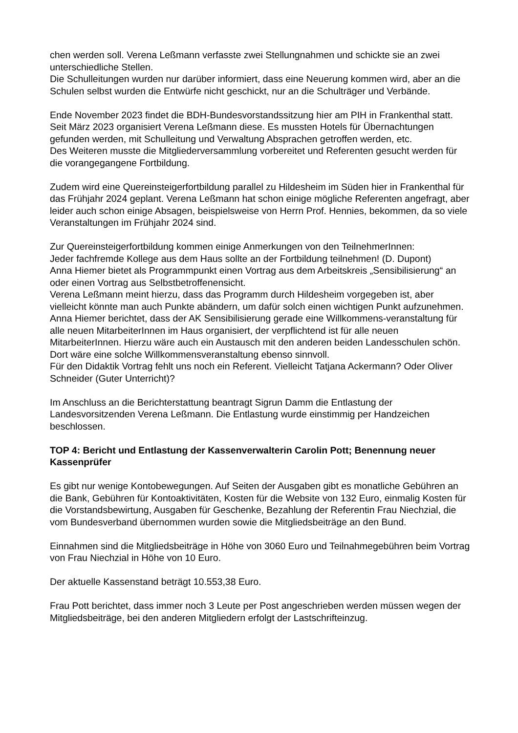chen werden soll. Verena Leßmann verfasste zwei Stellungnahmen und schickte sie an zwei unterschiedliche Stellen.
Die Schulleitungen wurden nur darüber informiert, dass eine Neuerung kommen wird, aber an die Schulen selbst wurden die Entwürfe nicht geschickt, nur an die Schulträger und Verbände.
Ende November 2023 findet die BDH-Bundesvorstandssitzung hier am PIH in Frankenthal statt. Seit März 2023 organisiert Verena Leßmann diese. Es mussten Hotels für Übernachtungen gefunden werden, mit Schulleitung und Verwaltung Absprachen getroffen werden, etc.
Des Weiteren musste die Mitgliederversammlung vorbereitet und Referenten gesucht werden für die vorangegangene Fortbildung.
Zudem wird eine Quereinsteigerfortbildung parallel zu Hildesheim im Süden hier in Frankenthal für das Frühjahr 2024 geplant. Verena Leßmann hat schon einige mögliche Referenten angefragt, aber leider auch schon einige Absagen, beispielsweise von Herrn Prof. Hennies, bekommen, da so viele Veranstaltungen im Frühjahr 2024 sind.
Zur Quereinsteigerfortbildung kommen einige Anmerkungen von den TeilnehmerInnen:
Jeder fachfremde Kollege aus dem Haus sollte an der Fortbildung teilnehmen! (D. Dupont)
Anna Hiemer bietet als Programmpunkt einen Vortrag aus dem Arbeitskreis „Sensibilisierung“ an oder einen Vortrag aus Selbstbetroffenensicht.
Verena Leßmann meint hierzu, dass das Programm durch Hildesheim vorgegeben ist, aber vielleicht könnte man auch Punkte abändern, um dafür solch einen wichtigen Punkt aufzunehmen.
Anna Hiemer berichtet, dass der AK Sensibilisierung gerade eine Willkommens-veranstaltung für alle neuen MitarbeiterInnen im Haus organisiert, der verpflichtend ist für alle neuen MitarbeiterInnen. Hierzu wäre auch ein Austausch mit den anderen beiden Landesschulen schön. Dort wäre eine solche Willkommensveranstaltung ebenso sinnvoll.
Für den Didaktik Vortrag fehlt uns noch ein Referent. Vielleicht Tatjana Ackermann? Oder Oliver Schneider (Guter Unterricht)?
Im Anschluss an die Berichterstattung beantragt Sigrun Damm die Entlastung der Landesvorsitzenden Verena Leßmann. Die Entlastung wurde einstimmig per Handzeichen beschlossen.
TOP 4: Bericht und Entlastung der Kassenverwalterin Carolin Pott; Benennung neuer Kassenprüfer
Es gibt nur wenige Kontobewegungen. Auf Seiten der Ausgaben gibt es monatliche Gebühren an die Bank, Gebühren für Kontoaktivitäten, Kosten für die Website von 132 Euro, einmalig Kosten für die Vorstandsbewirtung, Ausgaben für Geschenke, Bezahlung der Referentin Frau Niechzial, die vom Bundesverband übernommen wurden sowie die Mitgliedsbeiträge an den Bund.
Einnahmen sind die Mitgliedsbeiträge in Höhe von 3060 Euro und Teilnahmegebühren beim Vortrag von Frau Niechzial in Höhe von 10 Euro.
Der aktuelle Kassenstand beträgt 10.553,38 Euro.
Frau Pott berichtet, dass immer noch 3 Leute per Post angeschrieben werden müssen wegen der Mitgliedsbeiträge, bei den anderen Mitgliedern erfolgt der Lastschrifteinzug.